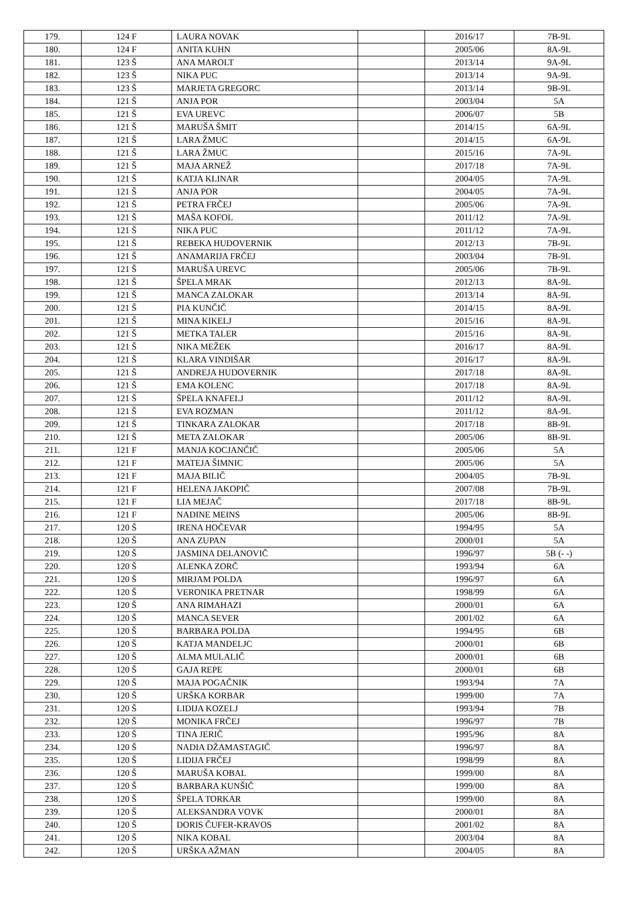| 179. | 124 F | LAURA NOVAK | | 2016/17 | 7B-9L |
| 180. | 124 F | ANITA KUHN | | 2005/06 | 8A-9L |
| 181. | 123 Š | ANA MAROLT | | 2013/14 | 9A-9L |
| 182. | 123 Š | NIKA PUC | | 2013/14 | 9A-9L |
| 183. | 123 Š | MARJETA GREGORC | | 2013/14 | 9B-9L |
| 184. | 121 Š | ANJA POR | | 2003/04 | 5A |
| 185. | 121 Š | EVA UREVC | | 2006/07 | 5B |
| 186. | 121 Š | MARUŠA ŠMIT | | 2014/15 | 6A-9L |
| 187. | 121 Š | LARA ŽMUC | | 2014/15 | 6A-9L |
| 188. | 121 Š | LARA ŽMUC | | 2015/16 | 7A-9L |
| 189. | 121 Š | MAJA ARNEŽ | | 2017/18 | 7A-9L |
| 190. | 121 Š | KATJA KLINAR | | 2004/05 | 7A-9L |
| 191. | 121 Š | ANJA POR | | 2004/05 | 7A-9L |
| 192. | 121 Š | PETRA FRČEJ | | 2005/06 | 7A-9L |
| 193. | 121 Š | MAŠA KOFOL | | 2011/12 | 7A-9L |
| 194. | 121 Š | NIKA PUC | | 2011/12 | 7A-9L |
| 195. | 121 Š | REBEKA HUDOVERNIK | | 2012/13 | 7B-9L |
| 196. | 121 Š | ANAMARIJA FRČEJ | | 2003/04 | 7B-9L |
| 197. | 121 Š | MARUŠA UREVC | | 2005/06 | 7B-9L |
| 198. | 121 Š | ŠPELA MRAK | | 2012/13 | 8A-9L |
| 199. | 121 Š | MANCA ZALOKAR | | 2013/14 | 8A-9L |
| 200. | 121 Š | PIA KUNČIČ | | 2014/15 | 8A-9L |
| 201. | 121 Š | MINA KIKELJ | | 2015/16 | 8A-9L |
| 202. | 121 Š | METKA TALER | | 2015/16 | 8A-9L |
| 203. | 121 Š | NIKA MEŽEK | | 2016/17 | 8A-9L |
| 204. | 121 Š | KLARA VINDIŠAR | | 2016/17 | 8A-9L |
| 205. | 121 Š | ANDREJA HUDOVERNIK | | 2017/18 | 8A-9L |
| 206. | 121 Š | EMA KOLENC | | 2017/18 | 8A-9L |
| 207. | 121 Š | ŠPELA KNAFELJ | | 2011/12 | 8A-9L |
| 208. | 121 Š | EVA ROZMAN | | 2011/12 | 8A-9L |
| 209. | 121 Š | TINKARA ZALOKAR | | 2017/18 | 8B-9L |
| 210. | 121 Š | META ZALOKAR | | 2005/06 | 8B-9L |
| 211. | 121 F | MANJA KOCJANČIČ | | 2005/06 | 5A |
| 212. | 121 F | MATEJA ŠIMNIC | | 2005/06 | 5A |
| 213. | 121 F | MAJA BILIČ | | 2004/05 | 7B-9L |
| 214. | 121 F | HELENA JAKOPIČ | | 2007/08 | 7B-9L |
| 215. | 121 F | LIA MEJAČ | | 2017/18 | 8B-9L |
| 216. | 121 F | NADINE MEINS | | 2005/06 | 8B-9L |
| 217. | 120 Š | IRENA HOČEVAR | | 1994/95 | 5A |
| 218. | 120 Š | ANA ZUPAN | | 2000/01 | 5A |
| 219. | 120 Š | JASMINA DELANOVIČ | | 1996/97 | 5B (- -) |
| 220. | 120 Š | ALENKA ZORČ | | 1993/94 | 6A |
| 221. | 120 Š | MIRJAM POLDA | | 1996/97 | 6A |
| 222. | 120 Š | VERONIKA PRETNAR | | 1998/99 | 6A |
| 223. | 120 Š | ANA RIMAHAZI | | 2000/01 | 6A |
| 224. | 120 Š | MANCA SEVER | | 2001/02 | 6A |
| 225. | 120 Š | BARBARA POLDA | | 1994/95 | 6B |
| 226. | 120 Š | KATJA MANDELJC | | 2000/01 | 6B |
| 227. | 120 Š | ALMA MULALIČ | | 2000/01 | 6B |
| 228. | 120 Š | GAJA REPE | | 2000/01 | 6B |
| 229. | 120 Š | MAJA POGAČNIK | | 1993/94 | 7A |
| 230. | 120 Š | URŠKA KORBAR | | 1999/00 | 7A |
| 231. | 120 Š | LIDIJA KOZELJ | | 1993/94 | 7B |
| 232. | 120 Š | MONIKA FRČEJ | | 1996/97 | 7B |
| 233. | 120 Š | TINA JERIČ | | 1995/96 | 8A |
| 234. | 120 Š | NADIA DŽAMASTAGIČ | | 1996/97 | 8A |
| 235. | 120 Š | LIDIJA FRČEJ | | 1998/99 | 8A |
| 236. | 120 Š | MARUŠA KOBAL | | 1999/00 | 8A |
| 237. | 120 Š | BARBARA KUNŠIČ | | 1999/00 | 8A |
| 238. | 120 Š | ŠPELA TORKAR | | 1999/00 | 8A |
| 239. | 120 Š | ALEKSANDRA VOVK | | 2000/01 | 8A |
| 240. | 120 Š | DORIS ČUFER-KRAVOS | | 2001/02 | 8A |
| 241. | 120 Š | NIKA KOBAL | | 2003/04 | 8A |
| 242. | 120 Š | URŠKA AŽMAN | | 2004/05 | 8A |